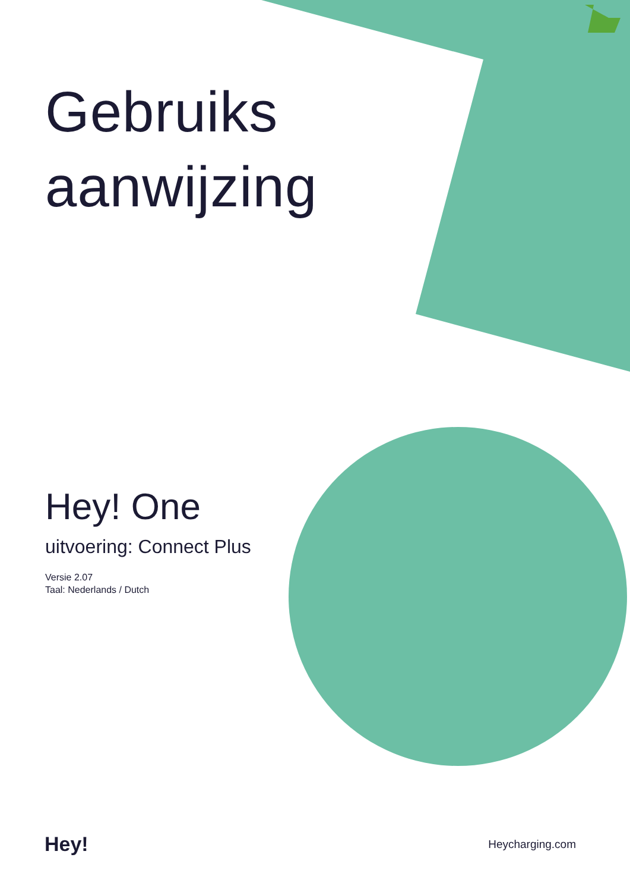Gebruiks
aanwijzing
Hey! One
uitvoering: Connect Plus
Versie 2.07
Taal: Nederlands / Dutch
Hey!
Heycharging.com